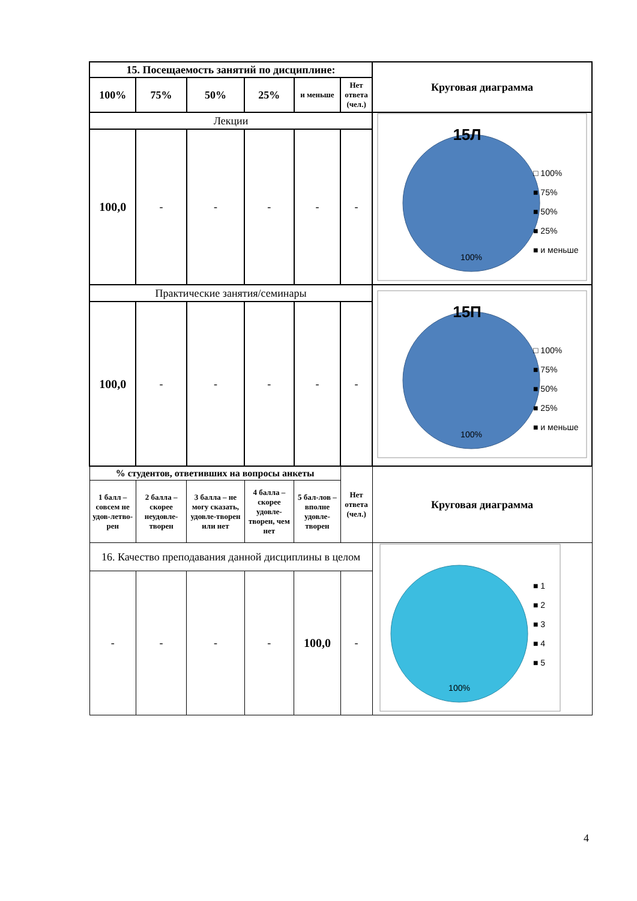| 15. Посещаемость занятий по дисциплине: | | | | | | Круговая диаграмма |
| --- | --- | --- | --- | --- | --- | --- |
| 100% | 75% | 50% | 25% | и меньше | Нет ответа (чел.) | |
| Лекции | | | | | | 15Л 100% □ 100% ■ 75% ■ 50% ■ 25% ■ и меньше |
| 100,0 | - | - | - | - | - | |
| Практические занятия/семинары | | | | | | 15П 100% □ 100% ■ 75% ■ 50% ■ 25% ■ и меньше |
| 100,0 | - | - | - | - | - | |
| % студентов, ответивших на вопросы анкеты | | | | | Нет ответа (чел.) | Круговая диаграмма |
| 1 балл – совсем не удов-летво-рен | 2 балла – скорее неудовле-творен | 3 балла – не могу сказать, удовле-творен или нет | 4 балла – скорее удовле-творен, чем нет | 5 бал-лов – вполне удовле-творен | | |
| 16. Качество преподавания данной дисциплины в целом | | | | | | 100% ■ 1 ■ 2 ■ 3 ■ 4 ■ 5 |
| - | - | - | - | 100,0 | - | |
4